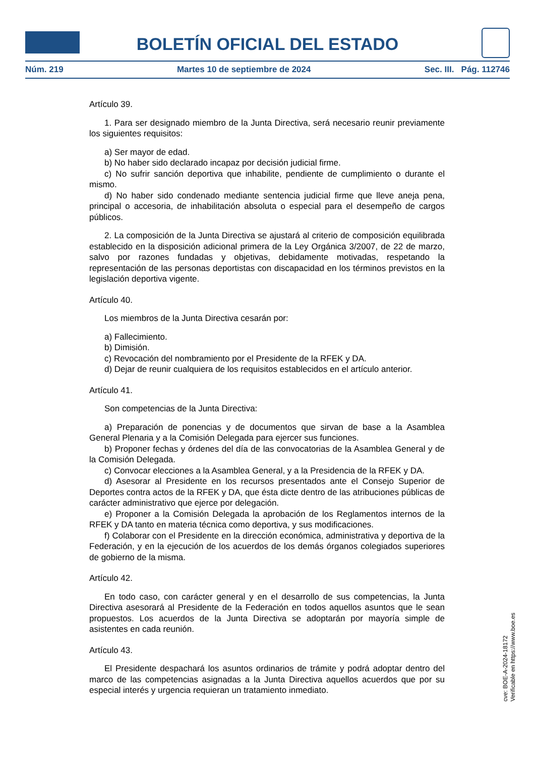BOLETÍN OFICIAL DEL ESTADO
Núm. 219 Martes 10 de septiembre de 2024 Sec. III. Pág. 112746
Artículo 39.
1. Para ser designado miembro de la Junta Directiva, será necesario reunir previamente los siguientes requisitos:
a) Ser mayor de edad.
b) No haber sido declarado incapaz por decisión judicial firme.
c) No sufrir sanción deportiva que inhabilite, pendiente de cumplimiento o durante el mismo.
d) No haber sido condenado mediante sentencia judicial firme que lleve aneja pena, principal o accesoria, de inhabilitación absoluta o especial para el desempeño de cargos públicos.
2. La composición de la Junta Directiva se ajustará al criterio de composición equilibrada establecido en la disposición adicional primera de la Ley Orgánica 3/2007, de 22 de marzo, salvo por razones fundadas y objetivas, debidamente motivadas, respetando la representación de las personas deportistas con discapacidad en los términos previstos en la legislación deportiva vigente.
Artículo 40.
Los miembros de la Junta Directiva cesarán por:
a) Fallecimiento.
b) Dimisión.
c) Revocación del nombramiento por el Presidente de la RFEK y DA.
d) Dejar de reunir cualquiera de los requisitos establecidos en el artículo anterior.
Artículo 41.
Son competencias de la Junta Directiva:
a) Preparación de ponencias y de documentos que sirvan de base a la Asamblea General Plenaria y a la Comisión Delegada para ejercer sus funciones.
b) Proponer fechas y órdenes del día de las convocatorias de la Asamblea General y de la Comisión Delegada.
c) Convocar elecciones a la Asamblea General, y a la Presidencia de la RFEK y DA.
d) Asesorar al Presidente en los recursos presentados ante el Consejo Superior de Deportes contra actos de la RFEK y DA, que ésta dicte dentro de las atribuciones públicas de carácter administrativo que ejerce por delegación.
e) Proponer a la Comisión Delegada la aprobación de los Reglamentos internos de la RFEK y DA tanto en materia técnica como deportiva, y sus modificaciones.
f) Colaborar con el Presidente en la dirección económica, administrativa y deportiva de la Federación, y en la ejecución de los acuerdos de los demás órganos colegiados superiores de gobierno de la misma.
Artículo 42.
En todo caso, con carácter general y en el desarrollo de sus competencias, la Junta Directiva asesorará al Presidente de la Federación en todos aquellos asuntos que le sean propuestos. Los acuerdos de la Junta Directiva se adoptarán por mayoría simple de asistentes en cada reunión.
Artículo 43.
El Presidente despachará los asuntos ordinarios de trámite y podrá adoptar dentro del marco de las competencias asignadas a la Junta Directiva aquellos acuerdos que por su especial interés y urgencia requieran un tratamiento inmediato.
cve: BOE-A-2024-18172
Verificable en https://www.boe.es